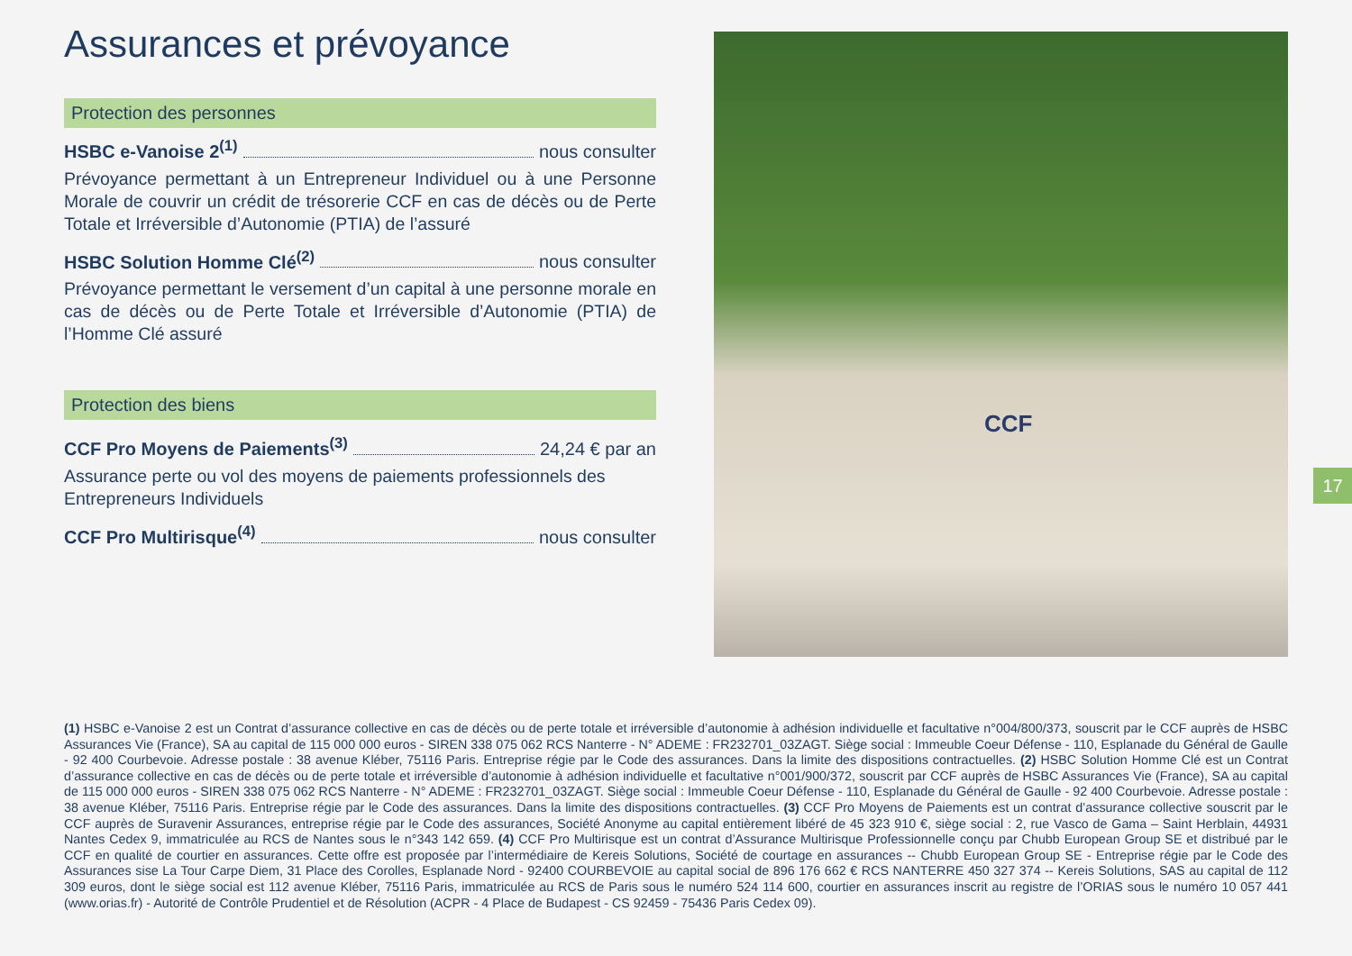Assurances et prévoyance
Protection des personnes
HSBC e-Vanoise 2<sup>(1)</sup> nous consulter
Prévoyance permettant à un Entrepreneur Individuel ou à une Personne Morale de couvrir un crédit de trésorerie CCF en cas de décès ou de Perte Totale et Irréversible d’Autonomie (PTIA) de l’assuré
HSBC Solution Homme Clé<sup>(2)</sup> nous consulter
Prévoyance permettant le versement d’un capital à une personne morale en cas de décès ou de Perte Totale et Irréversible d’Autonomie (PTIA) de l’Homme Clé assuré
Protection des biens
CCF Pro Moyens de Paiements<sup>(3)</sup> 24,24 € par an
Assurance perte ou vol des moyens de paiements professionnels des Entrepreneurs Individuels
CCF Pro Multirisque<sup>(4)</sup> nous consulter
CCF
17
(1) HSBC e-Vanoise 2 est un Contrat d’assurance collective en cas de décès ou de perte totale et irréversible d’autonomie à adhésion individuelle et facultative n°004/800/373, souscrit par le CCF auprès de HSBC Assurances Vie (France), SA au capital de 115 000 000 euros - SIREN 338 075 062 RCS Nanterre - N° ADEME : FR232701_03ZAGT. Siège social : Immeuble Coeur Défense - 110, Esplanade du Général de Gaulle - 92 400 Courbevoie. Adresse postale : 38 avenue Kléber, 75116 Paris. Entreprise régie par le Code des assurances. Dans la limite des dispositions contractuelles. (2) HSBC Solution Homme Clé est un Contrat d’assurance collective en cas de décès ou de perte totale et irréversible d’autonomie à adhésion individuelle et facultative n°001/900/372, souscrit par CCF auprès de HSBC Assurances Vie (France), SA au capital de 115 000 000 euros - SIREN 338 075 062 RCS Nanterre - N° ADEME : FR232701_03ZAGT. Siège social : Immeuble Coeur Défense - 110, Esplanade du Général de Gaulle - 92 400 Courbevoie. Adresse postale : 38 avenue Kléber, 75116 Paris. Entreprise régie par le Code des assurances. Dans la limite des dispositions contractuelles. (3) CCF Pro Moyens de Paiements est un contrat d’assurance collective souscrit par le CCF auprès de Suravenir Assurances, entreprise régie par le Code des assurances, Société Anonyme au capital entièrement libéré de 45 323 910 €, siège social : 2, rue Vasco de Gama – Saint Herblain, 44931 Nantes Cedex 9, immatriculée au RCS de Nantes sous le n°343 142 659. (4) CCF Pro Multirisque est un contrat d’Assurance Multirisque Professionnelle conçu par Chubb European Group SE et distribué par le CCF en qualité de courtier en assurances. Cette offre est proposée par l’intermédiaire de Kereis Solutions, Société de courtage en assurances -- Chubb European Group SE - Entreprise régie par le Code des Assurances sise La Tour Carpe Diem, 31 Place des Corolles, Esplanade Nord - 92400 COURBEVOIE au capital social de 896 176 662 € RCS NANTERRE 450 327 374 -- Kereis Solutions, SAS au capital de 112 309 euros, dont le siège social est 112 avenue Kléber, 75116 Paris, immatriculée au RCS de Paris sous le numéro 524 114 600, courtier en assurances inscrit au registre de l’ORIAS sous le numéro 10 057 441 (www.orias.fr) - Autorité de Contrôle Prudentiel et de Résolution (ACPR - 4 Place de Budapest - CS 92459 - 75436 Paris Cedex 09).